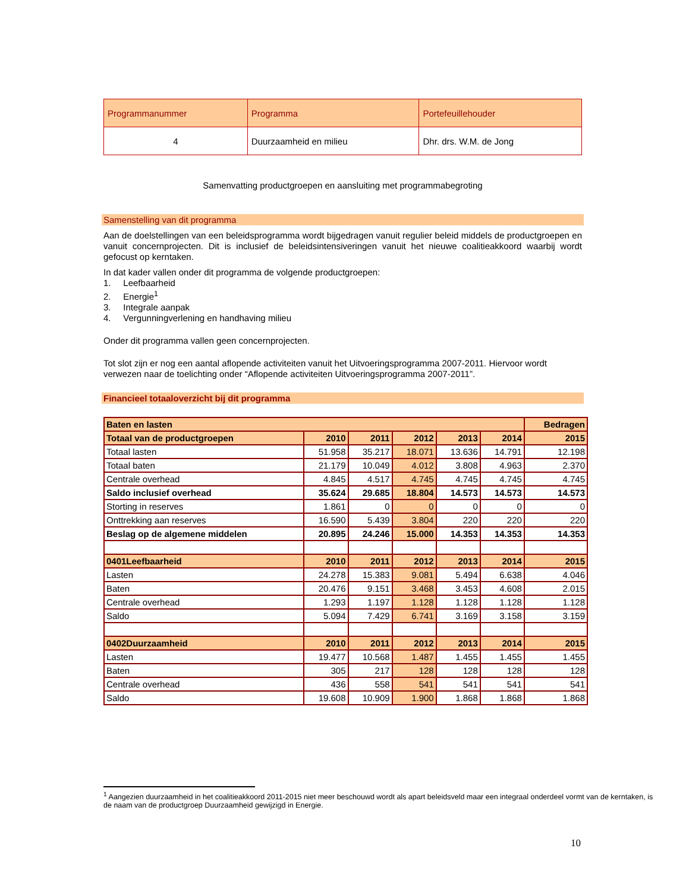| Programmanummer | Programma | Portefeuillehouder |
| 4 | Duurzaamheid en milieu | Dhr. drs. W.M. de Jong |
Samenvatting productgroepen en aansluiting met programmabegroting
Samenstelling van dit programma
Aan de doelstellingen van een beleidsprogramma wordt bijgedragen vanuit regulier beleid middels de productgroepen en vanuit concernprojecten. Dit is inclusief de beleidsintensiveringen vanuit het nieuwe coalitieakkoord waarbij wordt gefocust op kerntaken.
In dat kader vallen onder dit programma de volgende productgroepen:
1. Leefbaarheid
2. Energie<sup>1</sup>
3. Integrale aanpak
4. Vergunningverlening en handhaving milieu
Onder dit programma vallen geen concernprojecten.
Tot slot zijn er nog een aantal aflopende activiteiten vanuit het Uitvoeringsprogramma 2007-2011. Hiervoor wordt verwezen naar de toelichting onder “Aflopende activiteiten Uitvoeringsprogramma 2007-2011”.
Financieel totaaloverzicht bij dit programma
| Baten en lasten | | | | | | Bedragen |
| Totaal van de productgroepen | 2010 | 2011 | 2012 | 2013 | 2014 | 2015 |
| Totaal lasten | 51.958 | 35.217 | 18.071 | 13.636 | 14.791 | 12.198 |
| Totaal baten | 21.179 | 10.049 | 4.012 | 3.808 | 4.963 | 2.370 |
| Centrale overhead | 4.845 | 4.517 | 4.745 | 4.745 | 4.745 | 4.745 |
| Saldo inclusief overhead | 35.624 | 29.685 | 18.804 | 14.573 | 14.573 | 14.573 |
| Storting in reserves | 1.861 | 0 | 0 | 0 | 0 | 0 |
| Onttrekking aan reserves | 16.590 | 5.439 | 3.804 | 220 | 220 | 220 |
| Beslag op de algemene middelen | 20.895 | 24.246 | 15.000 | 14.353 | 14.353 | 14.353 |
| 0401Leefbaarheid | 2010 | 2011 | 2012 | 2013 | 2014 | 2015 |
| Lasten | 24.278 | 15.383 | 9.081 | 5.494 | 6.638 | 4.046 |
| Baten | 20.476 | 9.151 | 3.468 | 3.453 | 4.608 | 2.015 |
| Centrale overhead | 1.293 | 1.197 | 1.128 | 1.128 | 1.128 | 1.128 |
| Saldo | 5.094 | 7.429 | 6.741 | 3.169 | 3.158 | 3.159 |
| 0402Duurzaamheid | 2010 | 2011 | 2012 | 2013 | 2014 | 2015 |
| Lasten | 19.477 | 10.568 | 1.487 | 1.455 | 1.455 | 1.455 |
| Baten | 305 | 217 | 128 | 128 | 128 | 128 |
| Centrale overhead | 436 | 558 | 541 | 541 | 541 | 541 |
| Saldo | 19.608 | 10.909 | 1.900 | 1.868 | 1.868 | 1.868 |
<sup>1</sup> Aangezien duurzaamheid in het coalitieakkoord 2011-2015 niet meer beschouwd wordt als apart beleidsveld maar een integraal onderdeel vormt van de kerntaken, is de naam van de productgroep Duurzaamheid gewijzigd in Energie.
10